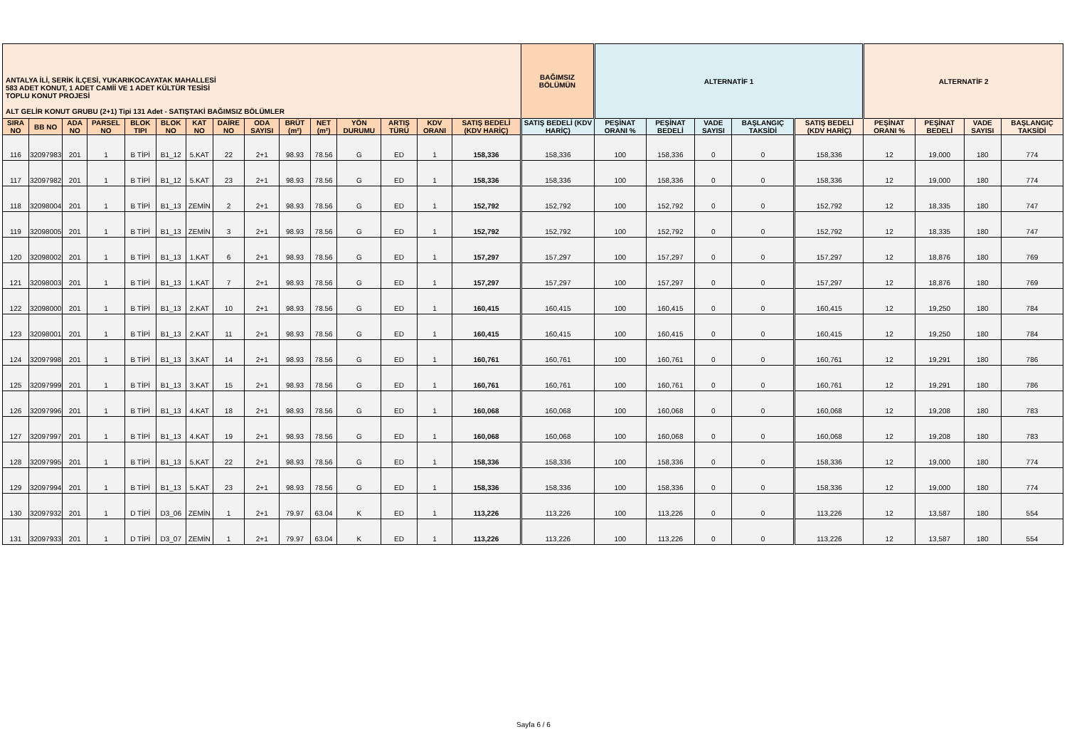| ANTALYA İLİ, SERİK İLÇESİ, YUKARIKOCAYATAK MAHALLESİ 583 ADET KONUT, 1 ADET CAMİİ VE 1 ADET KÜLTÜR TESİSİ TOPLU KONUT PROJESİ ALT GELİR KONUT GRUBU (2+1) Tipi 131 Adet - SATIŞTAKİ BAĞIMSIZ BÖLÜMLER | | | | | | | | | | | | | | | BAĞIMSIZ BÖLÜMÜN | ALTERNATİF 1 | | | | | ALTERNATİF 2 | | | |
| --- | --- | --- | --- | --- | --- | --- | --- | --- | --- | --- | --- | --- | --- | --- | --- | --- | --- | --- | --- | --- | --- | --- | --- | --- |
| SIRA NO | BB NO | ADA NO | PARSEL NO | BLOK TIPI | BLOK NO | KAT NO | DAİRE NO | ODA SAYISI | BRÜT (m²) | NET (m²) | YÖN DURUMU | ARTIŞ TÜRÜ | KDV ORANI | SATIŞ BEDELİ (KDV HARİÇ) | SATIŞ BEDELİ (KDV HARİÇ) | PEŞİNAT ORANI % | PEŞİNAT BEDELİ | VADE SAYISI | BAŞLANGIÇ TAKSİDİ | SATIŞ BEDELİ (KDV HARİÇ) | PEŞİNAT ORANI % | PEŞİNAT BEDELİ | VADE SAYISI | BAŞLANGIÇ TAKSİDİ |
| 116 | 32097983 | 201 | 1 | B TİPİ | B1_12 | 5.KAT | 22 | 2+1 | 98.93 | 78.56 | G | ED | 1 | 158,336 | 158,336 | 100 | 158,336 | 0 | 0 | 158,336 | 12 | 19,000 | 180 | 774 |
| 117 | 32097982 | 201 | 1 | B TİPİ | B1_12 | 5.KAT | 23 | 2+1 | 98.93 | 78.56 | G | ED | 1 | 158,336 | 158,336 | 100 | 158,336 | 0 | 0 | 158,336 | 12 | 19,000 | 180 | 774 |
| 118 | 32098004 | 201 | 1 | B TİPİ | B1_13 | ZEMİN | 2 | 2+1 | 98.93 | 78.56 | G | ED | 1 | 152,792 | 152,792 | 100 | 152,792 | 0 | 0 | 152,792 | 12 | 18,335 | 180 | 747 |
| 119 | 32098005 | 201 | 1 | B TİPİ | B1_13 | ZEMİN | 3 | 2+1 | 98.93 | 78.56 | G | ED | 1 | 152,792 | 152,792 | 100 | 152,792 | 0 | 0 | 152,792 | 12 | 18,335 | 180 | 747 |
| 120 | 32098002 | 201 | 1 | B TİPİ | B1_13 | 1.KAT | 6 | 2+1 | 98.93 | 78.56 | G | ED | 1 | 157,297 | 157,297 | 100 | 157,297 | 0 | 0 | 157,297 | 12 | 18,876 | 180 | 769 |
| 121 | 32098003 | 201 | 1 | B TİPİ | B1_13 | 1.KAT | 7 | 2+1 | 98.93 | 78.56 | G | ED | 1 | 157,297 | 157,297 | 100 | 157,297 | 0 | 0 | 157,297 | 12 | 18,876 | 180 | 769 |
| 122 | 32098000 | 201 | 1 | B TİPİ | B1_13 | 2.KAT | 10 | 2+1 | 98.93 | 78.56 | G | ED | 1 | 160,415 | 160,415 | 100 | 160,415 | 0 | 0 | 160,415 | 12 | 19,250 | 180 | 784 |
| 123 | 32098001 | 201 | 1 | B TİPİ | B1_13 | 2.KAT | 11 | 2+1 | 98.93 | 78.56 | G | ED | 1 | 160,415 | 160,415 | 100 | 160,415 | 0 | 0 | 160,415 | 12 | 19,250 | 180 | 784 |
| 124 | 32097998 | 201 | 1 | B TİPİ | B1_13 | 3.KAT | 14 | 2+1 | 98.93 | 78.56 | G | ED | 1 | 160,761 | 160,761 | 100 | 160,761 | 0 | 0 | 160,761 | 12 | 19,291 | 180 | 786 |
| 125 | 32097999 | 201 | 1 | B TİPİ | B1_13 | 3.KAT | 15 | 2+1 | 98.93 | 78.56 | G | ED | 1 | 160,761 | 160,761 | 100 | 160,761 | 0 | 0 | 160,761 | 12 | 19,291 | 180 | 786 |
| 126 | 32097996 | 201 | 1 | B TİPİ | B1_13 | 4.KAT | 18 | 2+1 | 98.93 | 78.56 | G | ED | 1 | 160,068 | 160,068 | 100 | 160,068 | 0 | 0 | 160,068 | 12 | 19,208 | 180 | 783 |
| 127 | 32097997 | 201 | 1 | B TİPİ | B1_13 | 4.KAT | 19 | 2+1 | 98.93 | 78.56 | G | ED | 1 | 160,068 | 160,068 | 100 | 160,068 | 0 | 0 | 160,068 | 12 | 19,208 | 180 | 783 |
| 128 | 32097995 | 201 | 1 | B TİPİ | B1_13 | 5.KAT | 22 | 2+1 | 98.93 | 78.56 | G | ED | 1 | 158,336 | 158,336 | 100 | 158,336 | 0 | 0 | 158,336 | 12 | 19,000 | 180 | 774 |
| 129 | 32097994 | 201 | 1 | B TİPİ | B1_13 | 5.KAT | 23 | 2+1 | 98.93 | 78.56 | G | ED | 1 | 158,336 | 158,336 | 100 | 158,336 | 0 | 0 | 158,336 | 12 | 19,000 | 180 | 774 |
| 130 | 32097932 | 201 | 1 | D TİPİ | D3_06 | ZEMİN | 1 | 2+1 | 79.97 | 63.04 | K | ED | 1 | 113,226 | 113,226 | 100 | 113,226 | 0 | 0 | 113,226 | 12 | 13,587 | 180 | 554 |
| 131 | 32097933 | 201 | 1 | D TİPİ | D3_07 | ZEMİN | 1 | 2+1 | 79.97 | 63.04 | K | ED | 1 | 113,226 | 113,226 | 100 | 113,226 | 0 | 0 | 113,226 | 12 | 13,587 | 180 | 554 |
Sayfa 6 / 6